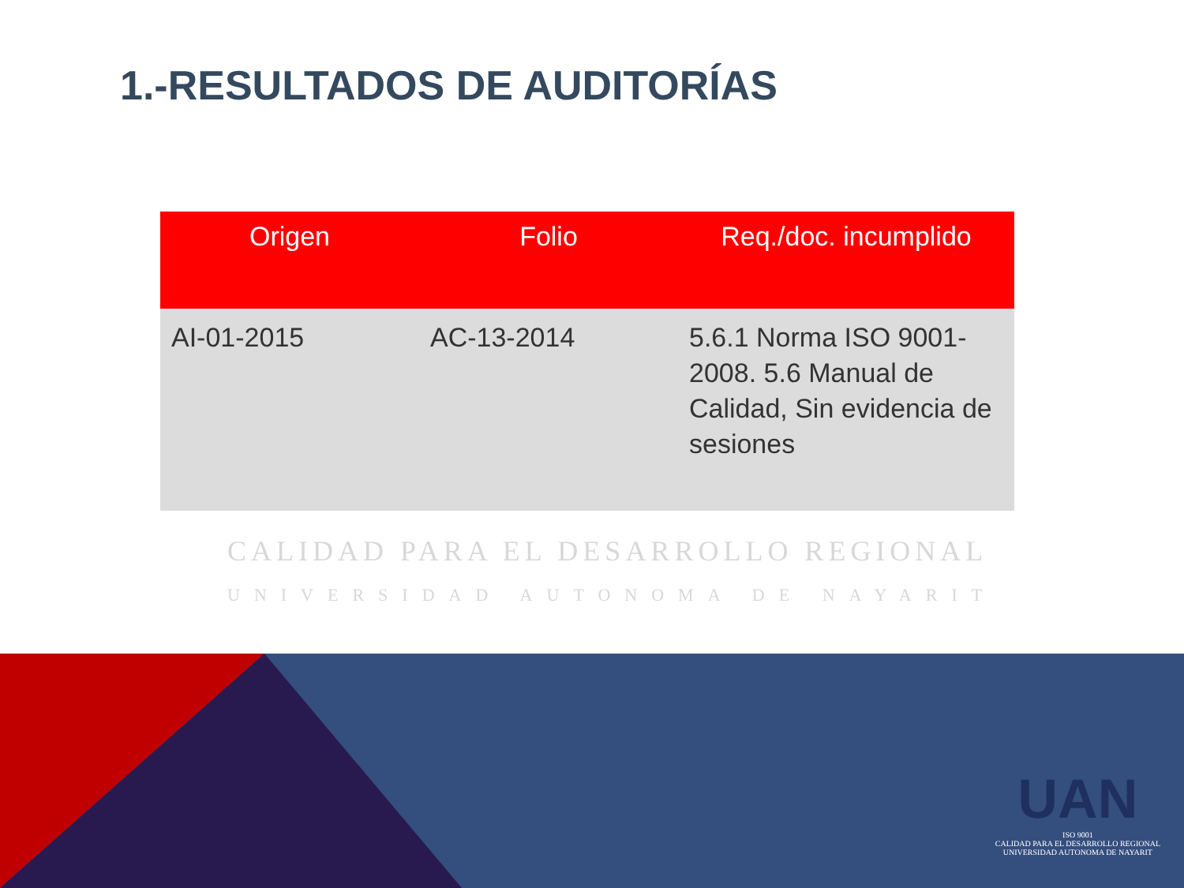1.-RESULTADOS DE AUDITORÍAS
| Origen | Folio | Req./doc. incumplido |
| --- | --- | --- |
| AI-01-2015 | AC-13-2014 | 5.6.1 Norma ISO 9001-2008. 5.6 Manual de Calidad, Sin evidencia de sesiones |
CALIDAD PARA EL DESARROLLO REGIONAL
UNIVERSIDAD AUTONOMA DE NAYARIT
UAN
ISO 9001
CALIDAD PARA EL DESARROLLO REGIONAL
UNIVERSIDAD AUTONOMA DE NAYARIT